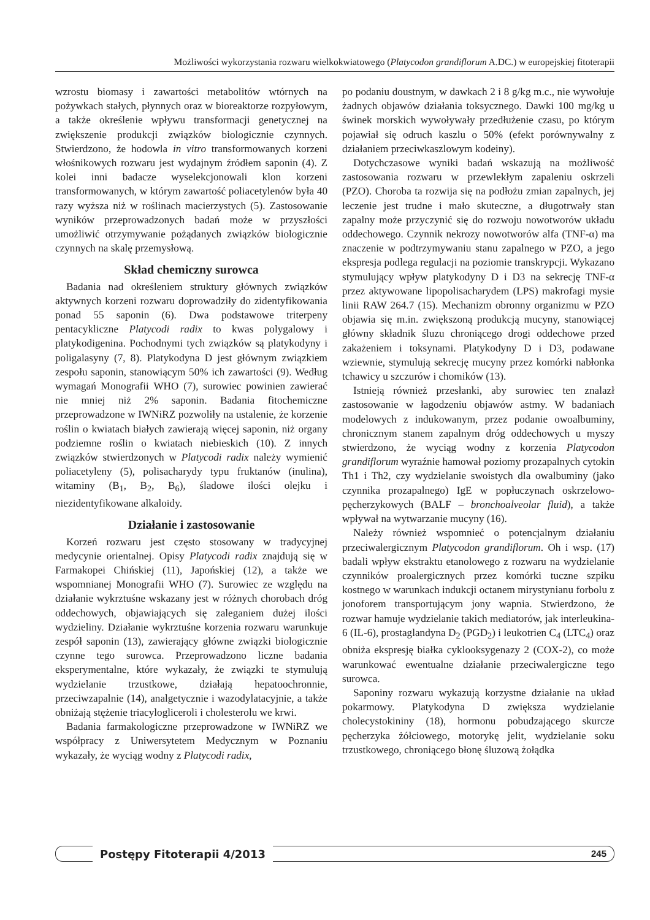Możliwości wykorzystania rozwaru wielkokwiatowego (Platycodon grandiflorum A.DC.) w europejskiej fitoterapii
wzrostu biomasy i zawartości metabolitów wtórnych na pożywkach stałych, płynnych oraz w bioreaktorze rozpyłowym, a także określenie wpływu transformacji genetycznej na zwiększenie produkcji związków biologicznie czynnych. Stwierdzono, że hodowla in vitro transformowanych korzeni włośnikowych rozwaru jest wydajnym źródłem saponin (4). Z kolei inni badacze wyselekcjonowali klon korzeni transformowanych, w którym zawartość poliacetylenów była 40 razy wyższa niż w roślinach macierzystych (5). Zastosowanie wyników przeprowadzonych badań może w przyszłości umożliwić otrzymywanie pożądanych związków biologicznie czynnych na skalę przemysłową.
Skład chemiczny surowca
Badania nad określeniem struktury głównych związków aktywnych korzeni rozwaru doprowadziły do zidentyfikowania ponad 55 saponin (6). Dwa podstawowe triterpeny pentacykliczne Platycodi radix to kwas polygalowy i platykodigenina. Pochodnymi tych związków są platykodyny i poligalasyny (7, 8). Platykodyna D jest głównym związkiem zespołu saponin, stanowiącym 50% ich zawartości (9). Według wymagań Monografii WHO (7), surowiec powinien zawierać nie mniej niż 2% saponin. Badania fitochemiczne przeprowadzone w IWNiRZ pozwoliły na ustalenie, że korzenie roślin o kwiatach białych zawierają więcej saponin, niż organy podziemne roślin o kwiatach niebieskich (10). Z innych związków stwierdzonych w Platycodi radix należy wymienić poliacetyleny (5), polisacharydy typu fruktanów (inulina), witaminy (B<sub>1</sub>, B<sub>2</sub>, B<sub>6</sub>), śladowe ilości olejku i niezidentyfikowane alkaloidy.
Działanie i zastosowanie
Korzeń rozwaru jest często stosowany w tradycyjnej medycynie orientalnej. Opisy Platycodi radix znajdują się w Farmakopei Chińskiej (11), Japońskiej (12), a także we wspomnianej Monografii WHO (7). Surowiec ze względu na działanie wykrztuśne wskazany jest w różnych chorobach dróg oddechowych, objawiających się zaleganiem dużej ilości wydzieliny. Działanie wykrztuśne korzenia rozwaru warunkuje zespół saponin (13), zawierający główne związki biologicznie czynne tego surowca. Przeprowadzono liczne badania eksperymentalne, które wykazały, że związki te stymulują wydzielanie trzustkowe, działają hepatoochronnie, przeciwzapalnie (14), analgetycznie i wazodylatacyjnie, a także obniżają stężenie triacylogliceroli i cholesterolu we krwi.
Badania farmakologiczne przeprowadzone w IWNiRZ we współpracy z Uniwersytetem Medycznym w Poznaniu wykazały, że wyciąg wodny z Platycodi radix,
po podaniu doustnym, w dawkach 2 i 8 g/kg m.c., nie wywołuje żadnych objawów działania toksycznego. Dawki 100 mg/kg u świnek morskich wywoływały przedłużenie czasu, po którym pojawiał się odruch kaszlu o 50% (efekt porównywalny z działaniem przeciwkaszlowym kodeiny).
Dotychczasowe wyniki badań wskazują na możliwość zastosowania rozwaru w przewlekłym zapaleniu oskrzeli (PZO). Choroba ta rozwija się na podłożu zmian zapalnych, jej leczenie jest trudne i mało skuteczne, a długotrwały stan zapalny może przyczynić się do rozwoju nowotworów układu oddechowego. Czynnik nekrozy nowotworów alfa (TNF-α) ma znaczenie w podtrzymywaniu stanu zapalnego w PZO, a jego ekspresja podlega regulacji na poziomie transkrypcji. Wykazano stymulujący wpływ platykodyny D i D3 na sekrecję TNF-α przez aktywowane lipopolisacharydem (LPS) makrofagi mysie linii RAW 264.7 (15). Mechanizm obronny organizmu w PZO objawia się m.in. zwiększoną produkcją mucyny, stanowiącej główny składnik śluzu chroniącego drogi oddechowe przed zakażeniem i toksynami. Platykodyny D i D3, podawane wziewnie, stymulują sekrecję mucyny przez komórki nabłonka tchawicy u szczurów i chomików (13).
Istnieją również przesłanki, aby surowiec ten znalazł zastosowanie w łagodzeniu objawów astmy. W badaniach modelowych z indukowanym, przez podanie owoalbuminy, chronicznym stanem zapalnym dróg oddechowych u myszy stwierdzono, że wyciąg wodny z korzenia Platycodon grandiflorum wyraźnie hamował poziomy prozapalnych cytokin Th1 i Th2, czy wydzielanie swoistych dla owalbuminy (jako czynnika prozapalnego) IgE w popłuczynach oskrzelowo-pęcherzykowych (BALF – bronchoalveolar fluid), a także wpływał na wytwarzanie mucyny (16).
Należy również wspomnieć o potencjalnym działaniu przeciwalergicznym Platycodon grandiflorum. Oh i wsp. (17) badali wpływ ekstraktu etanolowego z rozwaru na wydzielanie czynników proalergicznych przez komórki tuczne szpiku kostnego w warunkach indukcji octanem mirystynianu forbolu z jonoforem transportującym jony wapnia. Stwierdzono, że rozwar hamuje wydzielanie takich mediatorów, jak interleukina-6 (IL-6), prostaglandyna D<sub>2</sub> (PGD<sub>2</sub>) i leukotrien C<sub>4</sub> (LTC<sub>4</sub>) oraz obniża ekspresję białka cyklooksygenazy 2 (COX-2), co może warunkować ewentualne działanie przeciwalergiczne tego surowca.
Saponiny rozwaru wykazują korzystne działanie na układ pokarmowy. Platykodyna D zwiększa wydzielanie cholecystokininy (18), hormonu pobudzającego skurcze pęcherzyka żółciowego, motorykę jelit, wydzielanie soku trzustkowego, chroniącego błonę śluzową żołądka
Postępy Fitoterapii 4/2013
245